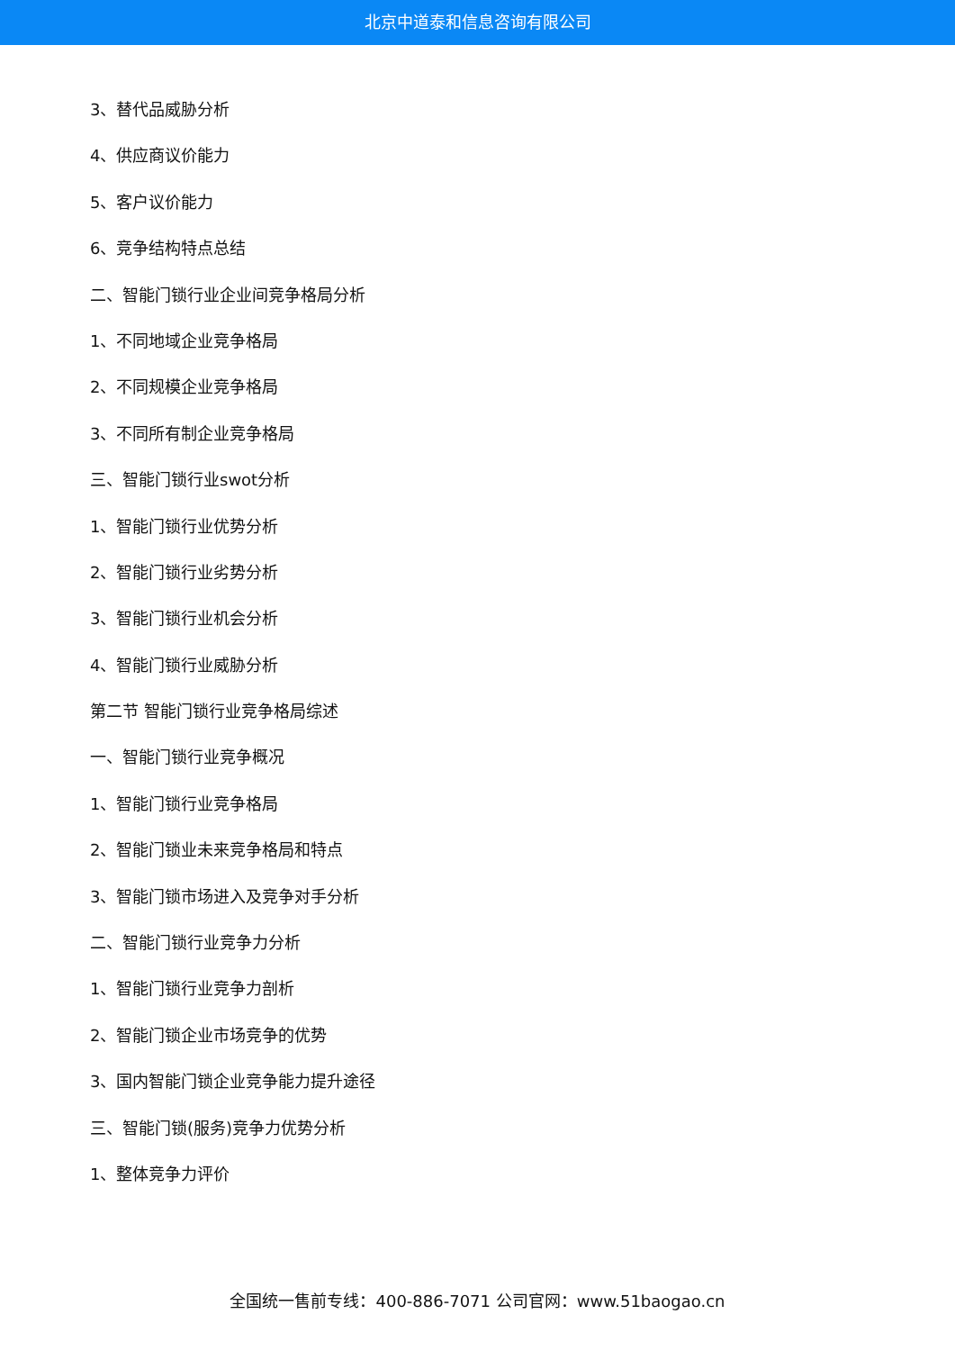北京中道泰和信息咨询有限公司
3、替代品威胁分析
4、供应商议价能力
5、客户议价能力
6、竞争结构特点总结
二、智能门锁行业企业间竞争格局分析
1、不同地域企业竞争格局
2、不同规模企业竞争格局
3、不同所有制企业竞争格局
三、智能门锁行业swot分析
1、智能门锁行业优势分析
2、智能门锁行业劣势分析
3、智能门锁行业机会分析
4、智能门锁行业威胁分析
第二节 智能门锁行业竞争格局综述
一、智能门锁行业竞争概况
1、智能门锁行业竞争格局
2、智能门锁业未来竞争格局和特点
3、智能门锁市场进入及竞争对手分析
二、智能门锁行业竞争力分析
1、智能门锁行业竞争力剖析
2、智能门锁企业市场竞争的优势
3、国内智能门锁企业竞争能力提升途径
三、智能门锁(服务)竞争力优势分析
1、整体竞争力评价
全国统一售前专线：400-886-7071 公司官网：www.51baogao.cn